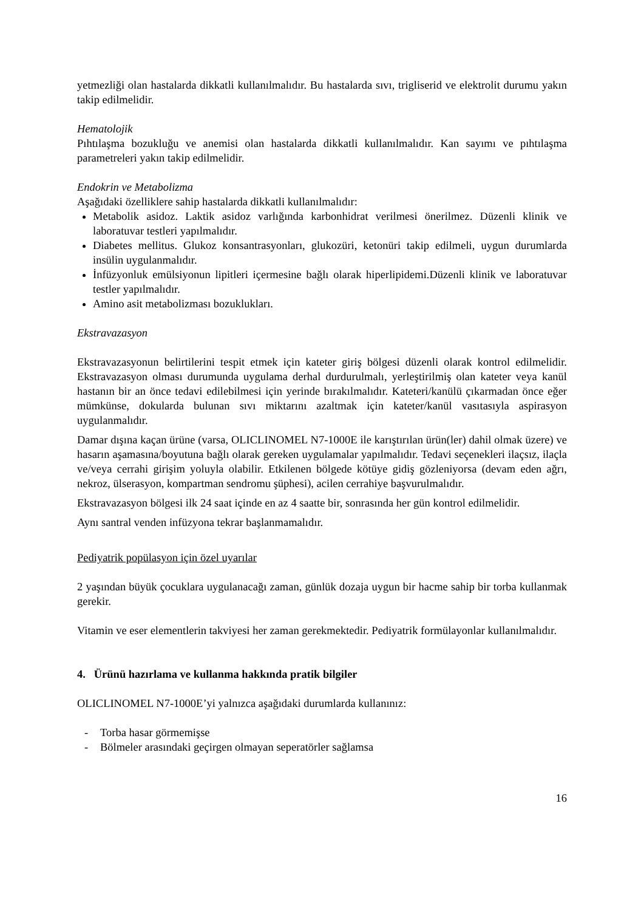yetmezliği olan hastalarda dikkatli kullanılmalıdır. Bu hastalarda sıvı, trigliserid ve elektrolit durumu yakın takip edilmelidir.
Hematolojik
Pıhtılaşma bozukluğu ve anemisi olan hastalarda dikkatli kullanılmalıdır. Kan sayımı ve pıhtılaşma parametreleri yakın takip edilmelidir.
Endokrin ve Metabolizma
Aşağıdaki özelliklere sahip hastalarda dikkatli kullanılmalıdır:
Metabolik asidoz. Laktik asidoz varlığında karbonhidrat verilmesi önerilmez. Düzenli klinik ve laboratuvar testleri yapılmalıdır.
Diabetes mellitus. Glukoz konsantrasyonları, glukozüri, ketonüri takip edilmeli, uygun durumlarda insülin uygulanmalıdır.
İnfüzyonluk emülsiyonun lipitleri içermesine bağlı olarak hiperlipidemi.Düzenli klinik ve laboratuvar testler yapılmalıdır.
Amino asit metabolizması bozuklukları.
Ekstravazasyon
Ekstravazasyonun belirtilerini tespit etmek için kateter giriş bölgesi düzenli olarak kontrol edilmelidir. Ekstravazasyon olması durumunda uygulama derhal durdurulmalı, yerleştirilmiş olan kateter veya kanül hastanın bir an önce tedavi edilebilmesi için yerinde bırakılmalıdır. Kateteri/kanülü çıkarmadan önce eğer mümkünse, dokularda bulunan sıvı miktarını azaltmak için kateter/kanül vasıtasıyla aspirasyon uygulanmalıdır.
Damar dışına kaçan ürüne (varsa, OLICLINOMEL N7-1000E ile karıştırılan ürün(ler) dahil olmak üzere) ve hasarın aşamasına/boyutuna bağlı olarak gereken uygulamalar yapılmalıdır. Tedavi seçenekleri ilaçsız, ilaçla ve/veya cerrahi girişim yoluyla olabilir. Etkilenen bölgede kötüye gidiş gözleniyorsa (devam eden ağrı, nekroz, ülserasyon, kompartman sendromu şüphesi), acilen cerrahiye başvurulmalıdır.
Ekstravazasyon bölgesi ilk 24 saat içinde en az 4 saatte bir, sonrasında her gün kontrol edilmelidir.
Aynı santral venden infüzyona tekrar başlanmamalıdır.
Pediyatrik popülasyon için özel uyarılar
2 yaşından büyük çocuklara uygulanacağı zaman, günlük dozaja uygun bir hacme sahip bir torba kullanmak gerekir.
Vitamin ve eser elementlerin takviyesi her zaman gerekmektedir. Pediyatrik formülayonlar kullanılmalıdır.
4. Ürünü hazırlama ve kullanma hakkında pratik bilgiler
OLICLINOMEL N7-1000E’yi yalnızca aşağıdaki durumlarda kullanınız:
- Torba hasar görmemişse
- Bölmeler arasındaki geçirgen olmayan seperatörler sağlamsa
16